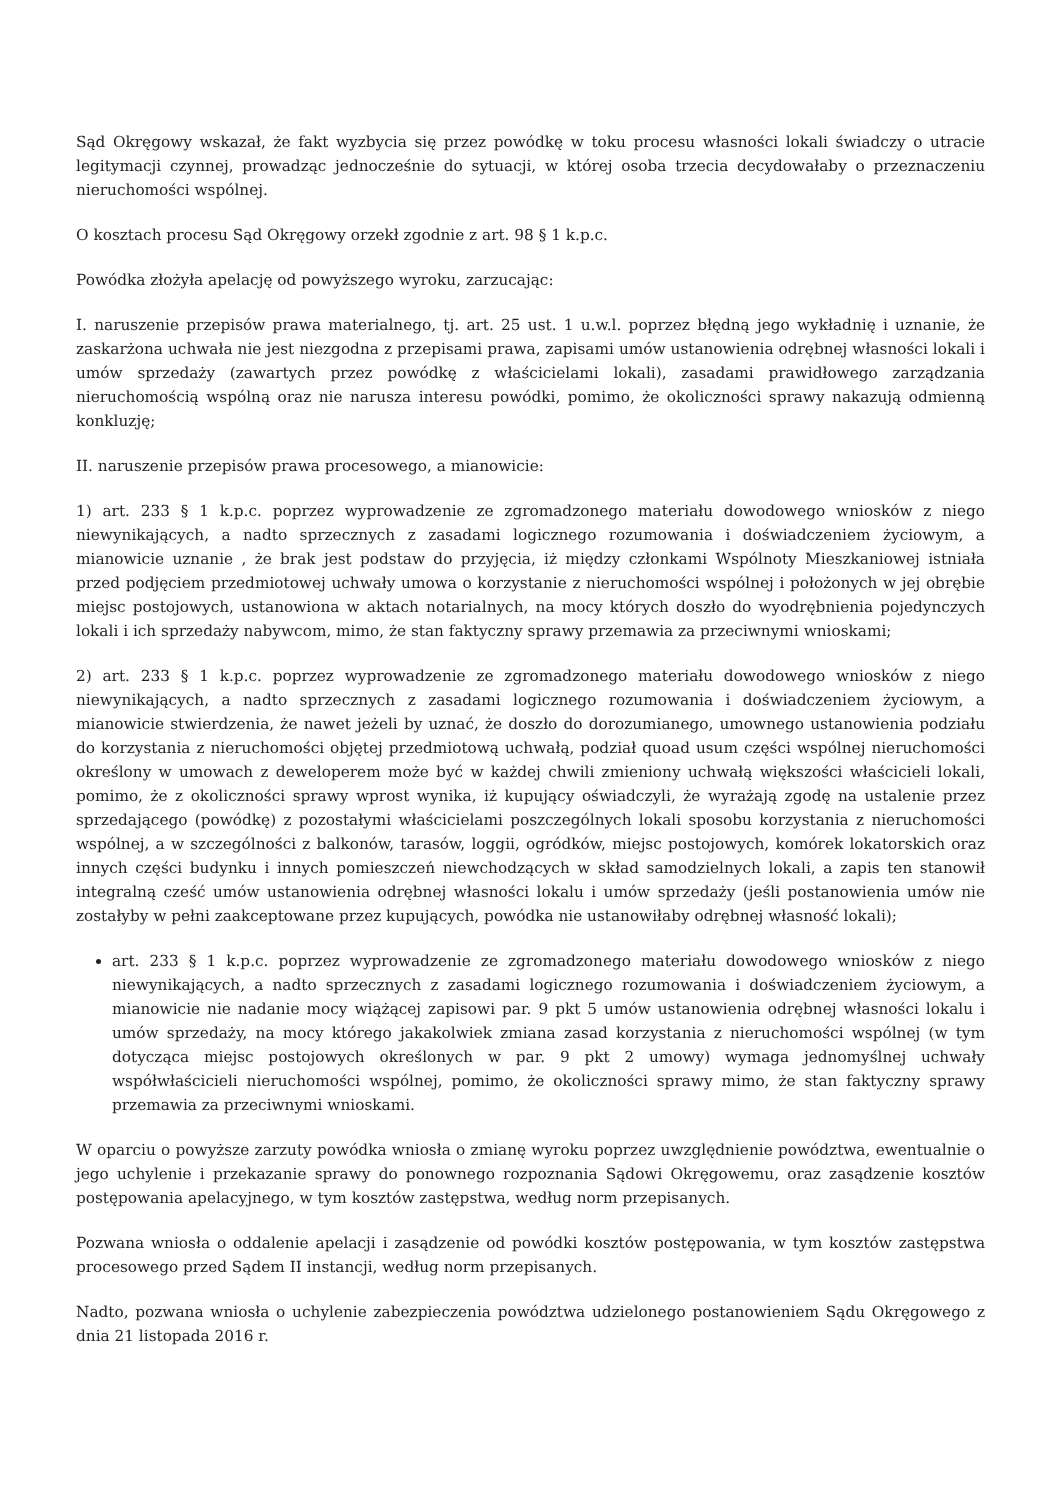Sąd Okręgowy wskazał, że fakt wyzbycia się przez powódkę w toku procesu własności lokali świadczy o utracie legitymacji czynnej, prowadząc jednocześnie do sytuacji, w której osoba trzecia decydowałaby o przeznaczeniu nieruchomości wspólnej.
O kosztach procesu Sąd Okręgowy orzekł zgodnie z art. 98 § 1 k.p.c.
Powódka złożyła apelację od powyższego wyroku, zarzucając:
I. naruszenie przepisów prawa materialnego, tj. art. 25 ust. 1 u.w.l. poprzez błędną jego wykładnię i uznanie, że zaskarżona uchwała nie jest niezgodna z przepisami prawa, zapisami umów ustanowienia odrębnej własności lokali i umów sprzedaży (zawartych przez powódkę z właścicielami lokali), zasadami prawidłowego zarządzania nieruchomością wspólną oraz nie narusza interesu powódki, pomimo, że okoliczności sprawy nakazują odmienną konkluzję;
II. naruszenie przepisów prawa procesowego, a mianowicie:
1) art. 233 § 1 k.p.c. poprzez wyprowadzenie ze zgromadzonego materiału dowodowego wniosków z niego niewynikających, a nadto sprzecznych z zasadami logicznego rozumowania i doświadczeniem życiowym, a mianowicie uznanie , że brak jest podstaw do przyjęcia, iż między członkami Wspólnoty Mieszkaniowej istniała przed podjęciem przedmiotowej uchwały umowa o korzystanie z nieruchomości wspólnej i położonych w jej obrębie miejsc postojowych, ustanowiona w aktach notarialnych, na mocy których doszło do wyodrębnienia pojedynczych lokali i ich sprzedaży nabywcom, mimo, że stan faktyczny sprawy przemawia za przeciwnymi wnioskami;
2) art. 233 § 1 k.p.c. poprzez wyprowadzenie ze zgromadzonego materiału dowodowego wniosków z niego niewynikających, a nadto sprzecznych z zasadami logicznego rozumowania i doświadczeniem życiowym, a mianowicie stwierdzenia, że nawet jeżeli by uznać, że doszło do dorozumianego, umownego ustanowienia podziału do korzystania z nieruchomości objętej przedmiotową uchwałą, podział quoad usum części wspólnej nieruchomości określony w umowach z deweloperem może być w każdej chwili zmieniony uchwałą większości właścicieli lokali, pomimo, że z okoliczności sprawy wprost wynika, iż kupujący oświadczyli, że wyrażają zgodę na ustalenie przez sprzedającego (powódkę) z pozostałymi właścicielami poszczególnych lokali sposobu korzystania z nieruchomości wspólnej, a w szczególności z balkonów, tarasów, loggii, ogródków, miejsc postojowych, komórek lokatorskich oraz innych części budynku i innych pomieszczeń niewchodzących w skład samodzielnych lokali, a zapis ten stanowił integralną cześć umów ustanowienia odrębnej własności lokalu i umów sprzedaży (jeśli postanowienia umów nie zostałyby w pełni zaakceptowane przez kupujących, powódka nie ustanowiłaby odrębnej własność lokali);
art. 233 § 1 k.p.c. poprzez wyprowadzenie ze zgromadzonego materiału dowodowego wniosków z niego niewynikających, a nadto sprzecznych z zasadami logicznego rozumowania i doświadczeniem życiowym, a mianowicie nie nadanie mocy wiążącej zapisowi par. 9 pkt 5 umów ustanowienia odrębnej własności lokalu i umów sprzedaży, na mocy którego jakakolwiek zmiana zasad korzystania z nieruchomości wspólnej (w tym dotycząca miejsc postojowych określonych w par. 9 pkt 2 umowy) wymaga jednomyślnej uchwały współwłaścicieli nieruchomości wspólnej, pomimo, że okoliczności sprawy mimo, że stan faktyczny sprawy przemawia za przeciwnymi wnioskami.
W oparciu o powyższe zarzuty powódka wniosła o zmianę wyroku poprzez uwzględnienie powództwa, ewentualnie o jego uchylenie i przekazanie sprawy do ponownego rozpoznania Sądowi Okręgowemu, oraz zasądzenie kosztów postępowania apelacyjnego, w tym kosztów zastępstwa, według norm przepisanych.
Pozwana wniosła o oddalenie apelacji i zasądzenie od powódki kosztów postępowania, w tym kosztów zastępstwa procesowego przed Sądem II instancji, według norm przepisanych.
Nadto, pozwana wniosła o uchylenie zabezpieczenia powództwa udzielonego postanowieniem Sądu Okręgowego z dnia 21 listopada 2016 r.